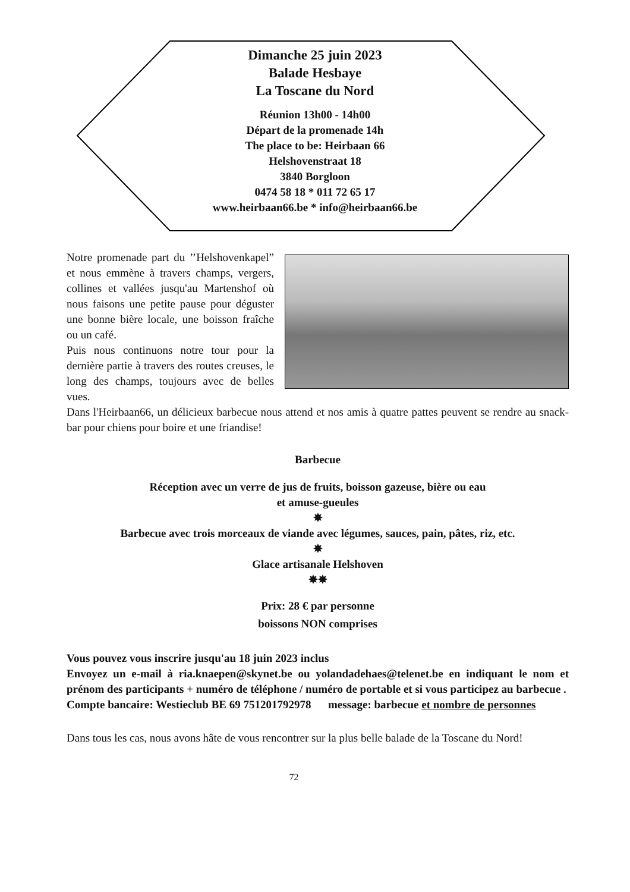Dimanche 25 juin 2023
Balade Hesbaye
La Toscane du Nord
Réunion 13h00 - 14h00
Départ de la promenade 14h
The place to be: Heirbaan 66
Helshovenstraat 18
3840 Borgloon
0474 58 18 * 011 72 65 17
www.heirbaan66.be * info@heirbaan66.be
Notre promenade part du ’’Helshovenkapel” et nous emmène à travers champs, vergers, collines et vallées jusqu'au Martenshof où nous faisons une petite pause pour déguster une bonne bière locale, une boisson fraîche ou un café.
Puis nous continuons notre tour pour la dernière partie à travers des routes creuses, le long des champs, toujours avec de belles vues.
Dans l'Heirbaan66, un délicieux barbecue nous attend et nos amis à quatre pattes peuvent se rendre au snack-bar pour chiens pour boire et une friandise!
Barbecue
Réception avec un verre de jus de fruits, boisson gazeuse, bière ou eau
et amuse-gueules
✸
Barbecue avec trois morceaux de viande avec légumes, sauces, pain, pâtes, riz, etc.
✸
Glace artisanale Helshoven
✸✸
Prix: 28 € par personne
boissons NON comprises
Vous pouvez vous inscrire jusqu'au 18 juin 2023 inclus
Envoyez un e-mail à ria.knaepen@skynet.be ou yolandadehaes@telenet.be en indiquant le nom et prénom des participants + numéro de téléphone / numéro de portable et si vous participez au barbecue .
Compte bancaire: Westieclub BE 69 751201792978 message: barbecue et nombre de personnes
Dans tous les cas, nous avons hâte de vous rencontrer sur la plus belle balade de la Toscane du Nord!
72